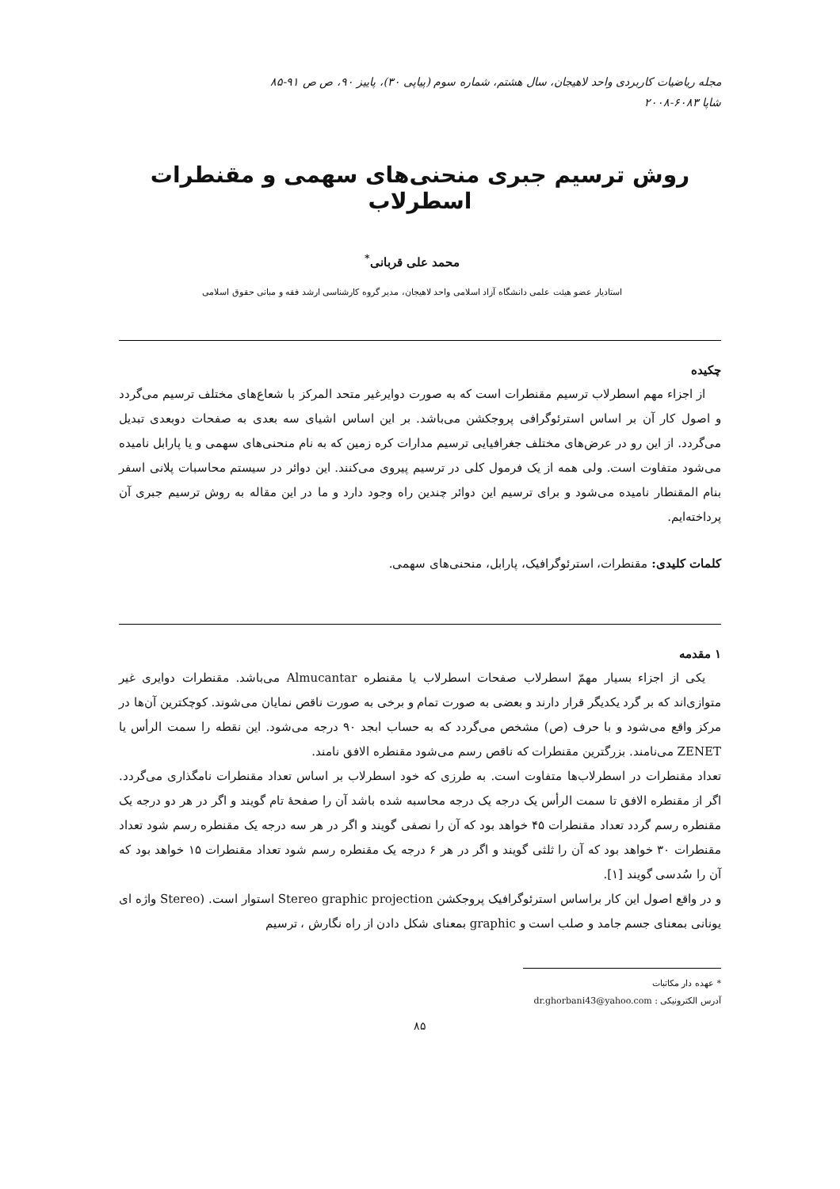مجله ریاضیات کاربردی واحد لاهیجان، سال هشتم، شماره سوم (پیاپی ۳۰)، پاییز ۹۰، ص ص ۹۱-۸۵
شاپا ۶۰۸۳-۲۰۰۸
روش ترسیم جبری منحنی‌های سهمی و مقنطرات اسطرلاب
محمد علی قربانی<sup>*</sup>
استادیار عضو هیئت علمی دانشگاه آزاد اسلامی واحد لاهیجان، مدیر گروه کارشناسی ارشد فقه و مبانی حقوق اسلامی
چکیده
از اجزاء مهم اسطرلاب ترسیم مقنطرات است که به صورت دوایرغیر متحد المرکز با شعاع‌های مختلف ترسیم می‌گردد و اصول کار آن بر اساس استرئوگرافی پروجکشن می‌باشد. بر این اساس اشیای سه بعدی به صفحات دوبعدی تبدیل می‌گردد. از این رو در عرض‌های مختلف جغرافیایی ترسیم مدارات کره زمین که به نام منحنی‌های سهمی و یا پارابل نامیده می‌شود متفاوت است. ولی همه از یک فرمول کلی در ترسیم پیروی می‌کنند. این دوائر در سیستم محاسبات پلانی اسفر بنام المقنطار نامیده می‌شود و برای ترسیم این دوائر چندین راه وجود دارد و ما در این مقاله به روش ترسیم جبری آن پرداخته‌ایم.
کلمات کلیدی: مقنطرات، استرئوگرافیک، پارابل، منحنی‌های سهمی.
۱ مقدمه
یکی از اجزاء بسیار مهمّ اسطرلاب صفحات اسطرلاب یا مقنطره Almucantar می‌باشد. مقنطرات دوایری غیر متوازی‌اند که بر گرد یکدیگر قرار دارند و بعضی به صورت تمام و برخی به صورت ناقص نمایان می‌شوند. کوچکترین آن‌ها در مرکز واقع می‌شود و با حرف (ص) مشخص می‌گردد که به حساب ابجد ۹۰ درجه می‌شود. این نقطه را سمت الرأس یا ZENET می‌نامند. بزرگترین مقنطرات که ناقص رسم می‌شود مقنطره الافق نامند.
تعداد مقنطرات در اسطرلاب‌ها متفاوت است. به طرزی که خود اسطرلاب بر اساس تعداد مقنطرات نامگذاری می‌گردد. اگر از مقنطره الافق تا سمت الرأس یک درجه یک درجه محاسبه شده باشد آن را صفحهٔ تام گویند و اگر در هر دو درجه یک مقنطره رسم گردد تعداد مقنطرات ۴۵ خواهد بود که آن را نصفی گویند و اگر در هر سه درجه یک مقنطره رسم شود تعداد مقنطرات ۳۰ خواهد بود که آن را ثلثی گویند و اگر در هر ۶ درجه یک مقنطره رسم شود تعداد مقنطرات ۱۵ خواهد بود که آن را سُدسی گویند [۱].
و در واقع اصول این کار براساس استرئوگرافیک پروجکشن Stereo graphic projection استوار است. (Stereo واژه ای یونانی بمعنای جسم جامد و صلب است و graphic بمعنای شکل دادن از راه نگارش ، ترسیم
* عهده دار مکاتبات
آدرس الکترونیکی : dr.ghorbani43@yahoo.com
۸۵